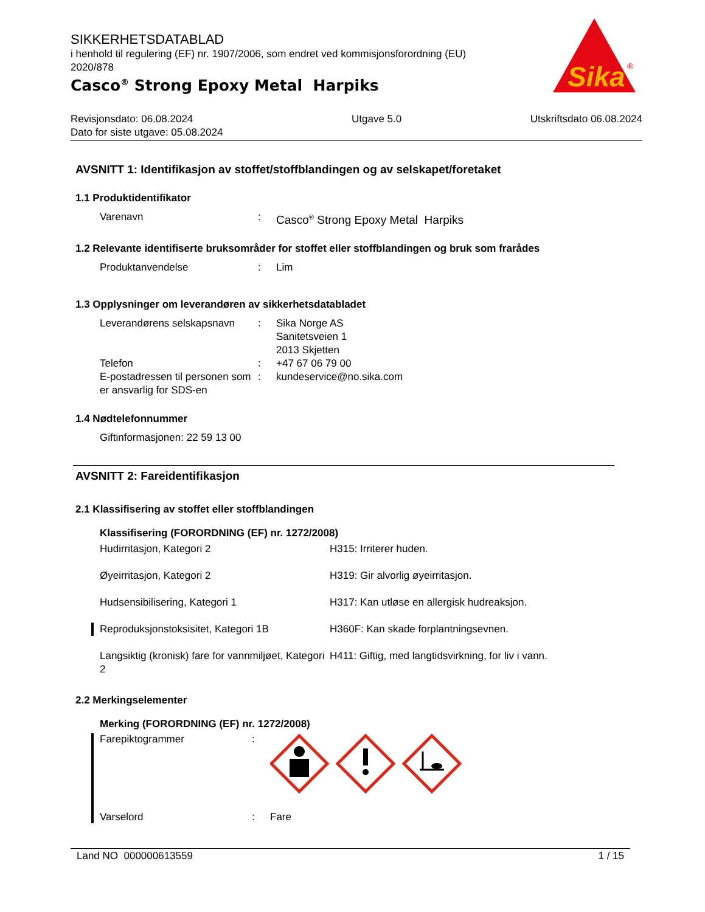Sika
®
SIKKERHETSDATABLAD
i henhold til regulering (EF) nr. 1907/2006, som endret ved kommisjonsforordning (EU) 2020/878
Casco<sup>®</sup> Strong Epoxy Metal Harpiks
Revisjonsdato: 06.08.2024
Dato for siste utgave: 05.08.2024
Utgave 5.0 Utskriftsdato 06.08.2024
AVSNITT 1: Identifikasjon av stoffet/stoffblandingen og av selskapet/foretaket
1.1 Produktidentifikator
Varenavn : Casco<sup>®</sup> Strong Epoxy Metal Harpiks
1.2 Relevante identifiserte bruksområder for stoffet eller stoffblandingen og bruk som frarådes
Produktanvendelse : Lim
1.3 Opplysninger om leverandøren av sikkerhetsdatabladet
Leverandørens selskapsnavn
: Sika Norge AS
Sanitetsveien 1
2013 Skjetten
Telefon : +47 67 06 79 00
E-postadressen til personen som er ansvarlig for SDS-en
: kundeservice@no.sika.com
1.4 Nødtelefonnummer
Giftinformasjonen: 22 59 13 00
AVSNITT 2: Fareidentifikasjon
2.1 Klassifisering av stoffet eller stoffblandingen
Klassifisering (FORORDNING (EF) nr. 1272/2008)
Hudirritasjon, Kategori 2 H315: Irriterer huden.
Øyeirritasjon, Kategori 2 H319: Gir alvorlig øyeirritasjon.
Hudsensibilisering, Kategori 1 H317: Kan utløse en allergisk hudreaksjon.
Reproduksjonstoksisitet, Kategori 1B H360F: Kan skade forplantningsevnen.
Langsiktig (kronisk) fare for vannmiljøet, Kategori 2
H411: Giftig, med langtidsvirkning, for liv i vann.
2.2 Merkingselementer
Merking (FORORDNING (EF) nr. 1272/2008)
Farepiktogrammer :
Varselord : Fare
Land NO 000000613559 1 / 15